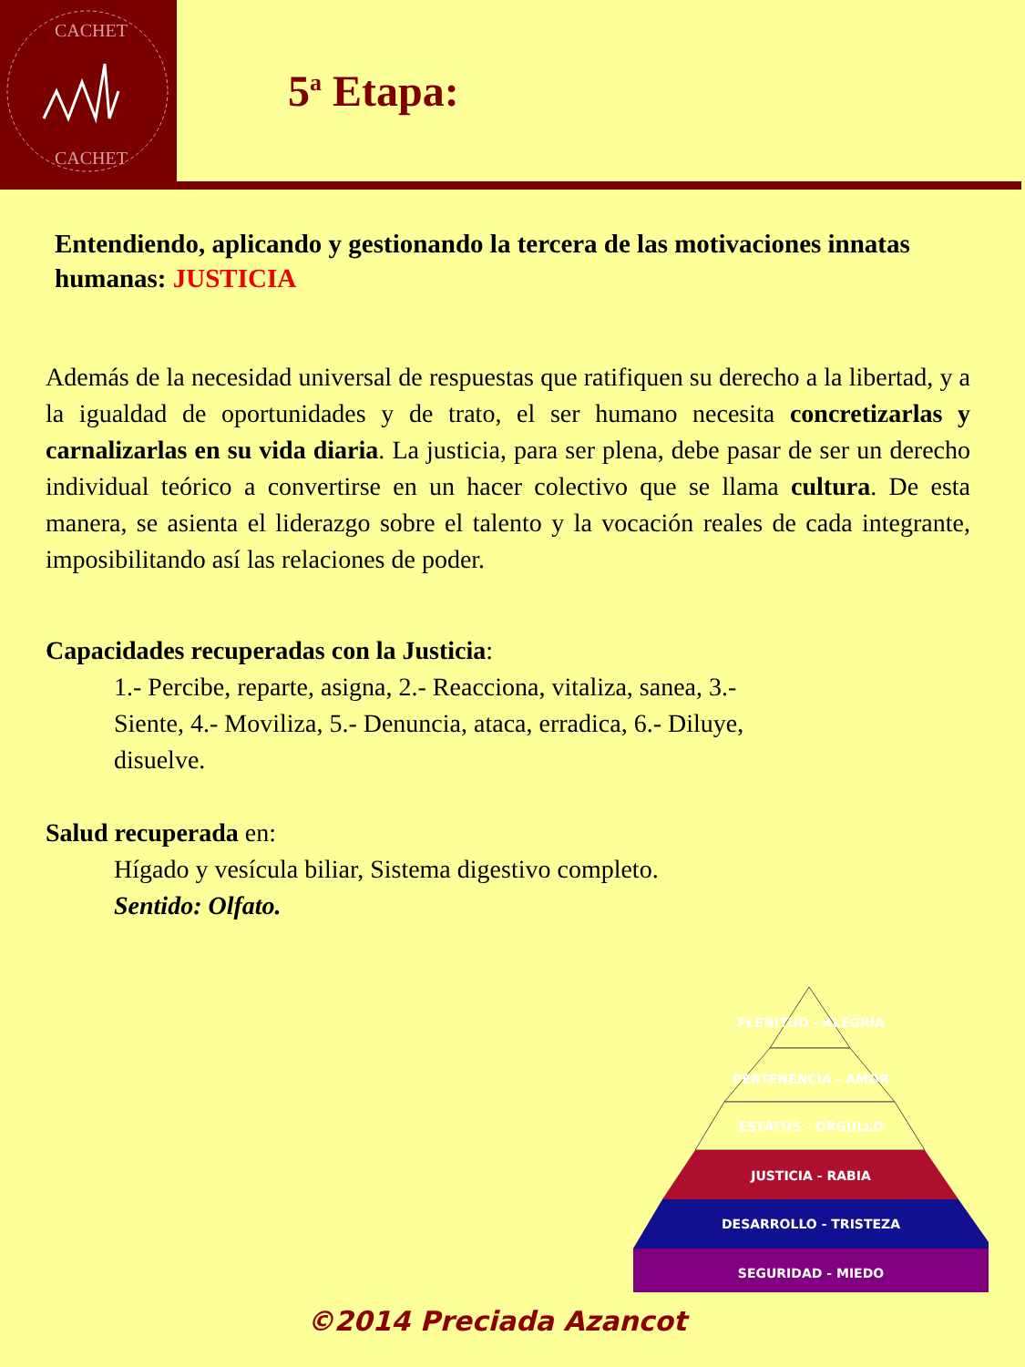CACHET
CACHET
5<sup>a</sup> Etapa:
Entendiendo, aplicando y gestionando la tercera de las motivaciones innatas humanas: JUSTICIA
Además de la necesidad universal de respuestas que ratifiquen su derecho a la libertad, y a la igualdad de oportunidades y de trato, el ser humano necesita concretizarlas y carnalizarlas en su vida diaria. La justicia, para ser plena, debe pasar de ser un derecho individual teórico a convertirse en un hacer colectivo que se llama cultura. De esta manera, se asienta el liderazgo sobre el talento y la vocación reales de cada integrante, imposibilitando así las relaciones de poder.
Capacidades recuperadas con la Justicia:
1.- Percibe, reparte, asigna, 2.- Reacciona, vitaliza, sanea, 3.- Siente, 4.- Moviliza, 5.- Denuncia, ataca, erradica, 6.- Diluye, disuelve.
Salud recuperada en:
Hígado y vesícula biliar, Sistema digestivo completo.
Sentido: Olfato.
PLENITUD - ALEGRÍA
PERTENENCIA - AMOR
ESTATUS - ORGULLO
JUSTICIA - RABIA
DESARROLLO - TRISTEZA
SEGURIDAD - MIEDO
©2014 Preciada Azancot